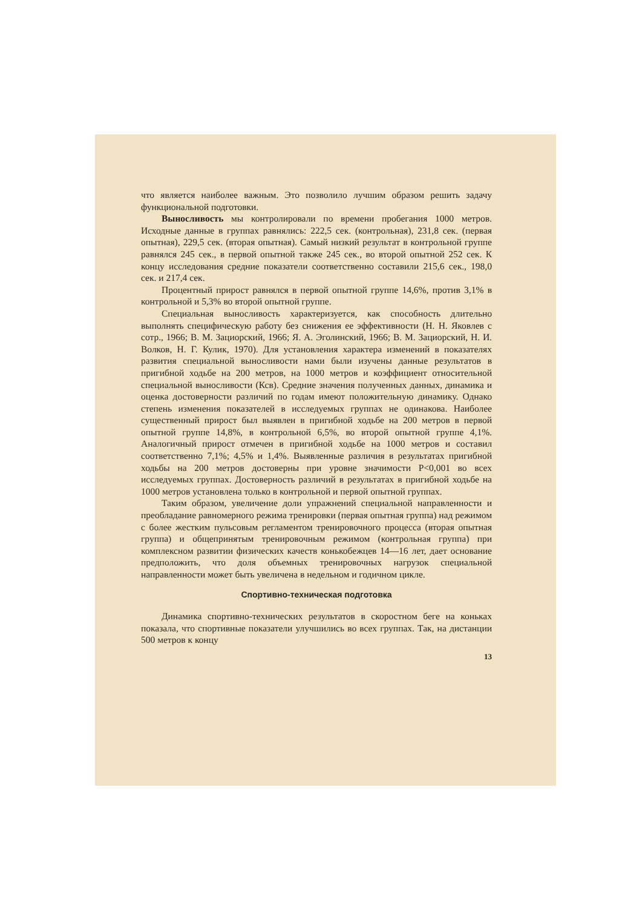что является наиболее важным. Это позволило лучшим образом решить задачу функциональной подготовки.
Выносливость мы контролировали по времени пробегания 1000 метров. Исходные данные в группах равнялись: 222,5 сек. (контрольная), 231,8 сек. (первая опытная), 229,5 сек. (вторая опытная). Самый низкий результат в контрольной группе равнялся 245 сек., в первой опытной также 245 сек., во второй опытной 252 сек. К концу исследования средние показатели соответственно составили 215,6 сек., 198,0 сек. и 217,4 сек.
Процентный прирост равнялся в первой опытной группе 14,6%, против 3,1% в контрольной и 5,3% во второй опытной группе.
Специальная выносливость характеризуется, как способность длительно выполнять специфическую работу без снижения ее эффективности (Н. Н. Яковлев с сотр., 1966; В. М. Зациорский, 1966; Я. А. Эголинский, 1966; В. М. Зациорский, Н. И. Волков, Н. Г. Кулик, 1970). Для установления характера изменений в показателях развития специальной выносливости нами были изучены данные результатов в пригибной ходьбе на 200 метров, на 1000 метров и коэффициент относительной специальной выносливости (Ксв). Средние значения полученных данных, динамика и оценка достоверности различий по годам имеют положительную динамику. Однако степень изменения показателей в исследуемых группах не одинакова. Наиболее существенный прирост был выявлен в пригибной ходьбе на 200 метров в первой опытной группе 14,8%, в контрольной 6,5%, во второй опытной группе 4,1%. Аналогичный прирост отмечен в пригибной ходьбе на 1000 метров и составил соответственно 7,1%; 4,5% и 1,4%. Выявленные различия в результатах пригибной ходьбы на 200 метров достоверны при уровне значимости P<0,001 во всех исследуемых группах. Достоверность различий в результатах в пригибной ходьбе на 1000 метров установлена только в контрольной и первой опытной группах.
Таким образом, увеличение доли упражнений специальной направленности и преобладание равномерного режима тренировки (первая опытная группа) над режимом с более жестким пульсовым регламентом тренировочного процесса (вторая опытная группа) и общепринятым тренировочным режимом (контрольная группа) при комплексном развитии физических качеств конькобежцев 14—16 лет, дает основание предположить, что доля объемных тренировочных нагрузок специальной направленности может быть увеличена в недельном и годичном цикле.
Спортивно-техническая подготовка
Динамика спортивно-технических результатов в скоростном беге на коньках показала, что спортивные показатели улучшились во всех группах. Так, на дистанции 500 метров к концу
13